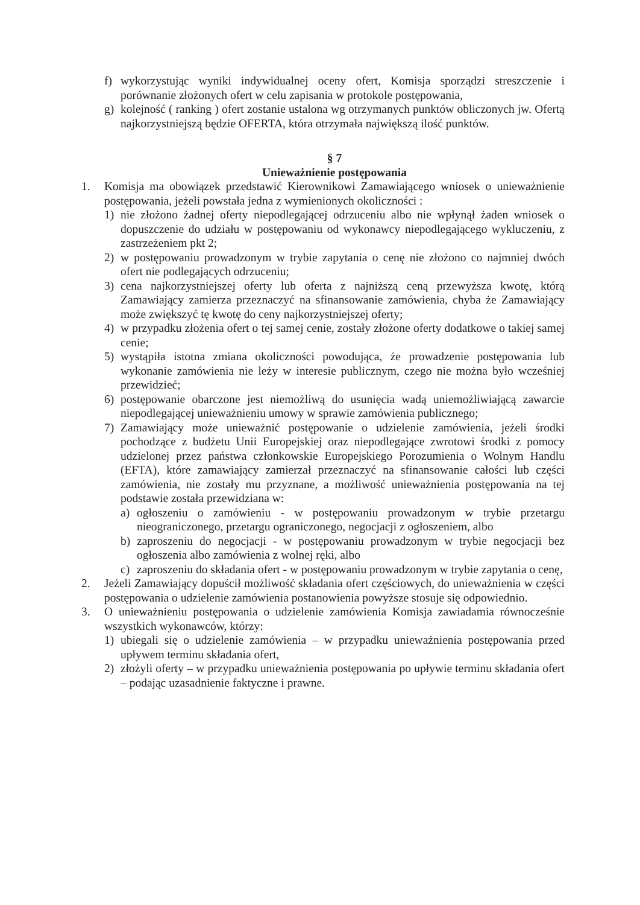f) wykorzystując wyniki indywidualnej oceny ofert, Komisja sporządzi streszczenie i porównanie złożonych ofert w celu zapisania w protokole postępowania,
g) kolejność ( ranking ) ofert zostanie ustalona wg otrzymanych punktów obliczonych jw. Ofertą najkorzystniejszą będzie OFERTA, która otrzymała największą ilość punktów.
§ 7
Unieważnienie postępowania
1. Komisja ma obowiązek przedstawić Kierownikowi Zamawiającego wniosek o unieważnienie postępowania, jeżeli powstała jedna z wymienionych okoliczności :
1) nie złożono żadnej oferty niepodlegającej odrzuceniu albo nie wpłynął żaden wniosek o dopuszczenie do udziału w postępowaniu od wykonawcy niepodlegającego wykluczeniu, z zastrzeżeniem pkt 2;
2) w postępowaniu prowadzonym w trybie zapytania o cenę nie złożono co najmniej dwóch ofert nie podlegających odrzuceniu;
3) cena najkorzystniejszej oferty lub oferta z najniższą ceną przewyższa kwotę, którą Zamawiający zamierza przeznaczyć na sfinansowanie zamówienia, chyba że Zamawiający może zwiększyć tę kwotę do ceny najkorzystniejszej oferty;
4) w przypadku złożenia ofert o tej samej cenie, zostały złożone oferty dodatkowe o takiej samej cenie;
5) wystąpiła istotna zmiana okoliczności powodująca, że prowadzenie postępowania lub wykonanie zamówienia nie leży w interesie publicznym, czego nie można było wcześniej przewidzieć;
6) postępowanie obarczone jest niemożliwą do usunięcia wadą uniemożliwiającą zawarcie niepodlegającej unieważnieniu umowy w sprawie zamówienia publicznego;
7) Zamawiający może unieważnić postępowanie o udzielenie zamówienia, jeżeli środki pochodzące z budżetu Unii Europejskiej oraz niepodlegające zwrotowi środki z pomocy udzielonej przez państwa członkowskie Europejskiego Porozumienia o Wolnym Handlu (EFTA), które zamawiający zamierzał przeznaczyć na sfinansowanie całości lub części zamówienia, nie zostały mu przyznane, a możliwość unieważnienia postępowania na tej podstawie została przewidziana w:
a) ogłoszeniu o zamówieniu - w postępowaniu prowadzonym w trybie przetargu nieograniczonego, przetargu ograniczonego, negocjacji z ogłoszeniem, albo
b) zaproszeniu do negocjacji - w postępowaniu prowadzonym w trybie negocjacji bez ogłoszenia albo zamówienia z wolnej ręki, albo
c) zaproszeniu do składania ofert - w postępowaniu prowadzonym w trybie zapytania o cenę,
2. Jeżeli Zamawiający dopuścił możliwość składania ofert częściowych, do unieważnienia w części postępowania o udzielenie zamówienia postanowienia powyższe stosuje się odpowiednio.
3. O unieważnieniu postępowania o udzielenie zamówienia Komisja zawiadamia równocześnie wszystkich wykonawców, którzy:
1) ubiegali się o udzielenie zamówienia – w przypadku unieważnienia postępowania przed upływem terminu składania ofert,
2) złożyli oferty – w przypadku unieważnienia postępowania po upływie terminu składania ofert – podając uzasadnienie faktyczne i prawne.